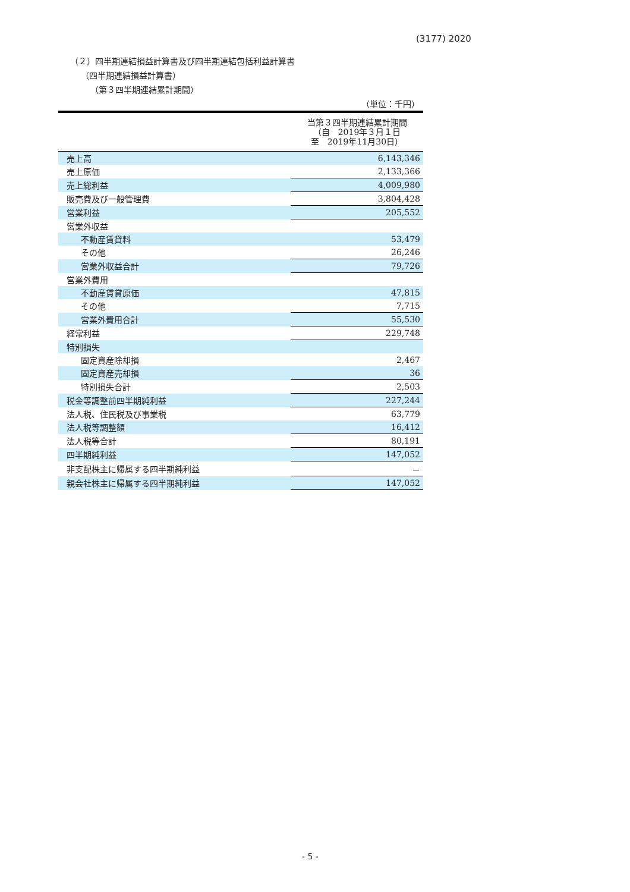(3177) 2020
（２）四半期連結損益計算書及び四半期連結包括利益計算書
（四半期連結損益計算書）
（第３四半期連結累計期間）
（単位：千円）
| | 当第３四半期連結累計期間 （自 2019年３月１日 至 2019年11月30日） |
| --- | --- |
| 売上高 | 6,143,346 |
| 売上原価 | 2,133,366 |
| 売上総利益 | 4,009,980 |
| 販売費及び一般管理費 | 3,804,428 |
| 営業利益 | 205,552 |
| 営業外収益 | |
| 不動産賃貸料 | 53,479 |
| その他 | 26,246 |
| 営業外収益合計 | 79,726 |
| 営業外費用 | |
| 不動産賃貸原価 | 47,815 |
| その他 | 7,715 |
| 営業外費用合計 | 55,530 |
| 経常利益 | 229,748 |
| 特別損失 | |
| 固定資産除却損 | 2,467 |
| 固定資産売却損 | 36 |
| 特別損失合計 | 2,503 |
| 税金等調整前四半期純利益 | 227,244 |
| 法人税、住民税及び事業税 | 63,779 |
| 法人税等調整額 | 16,412 |
| 法人税等合計 | 80,191 |
| 四半期純利益 | 147,052 |
| 非支配株主に帰属する四半期純利益 | － |
| 親会社株主に帰属する四半期純利益 | 147,052 |
- 5 -